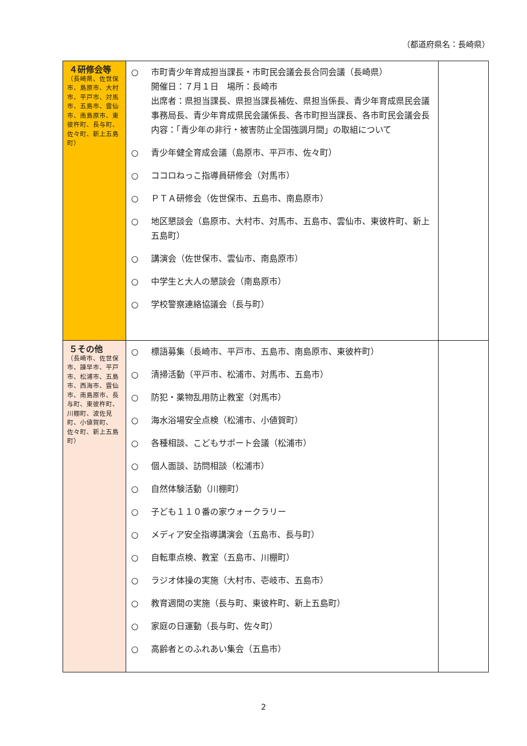（都道府県名：長崎県）
| ４研修会等 （長崎県、佐世保市、島原市、大村市、平戸市、対馬市、五島市、雲仙市、南島原市、東彼杵町、長与町、佐々町、新上五島町） | ○ 市町青少年育成担当課長・市町民会議会長合同会議（長崎県） 開催日：７月１日 場所：長崎市 出席者：県担当課長、県担当課長補佐、県担当係長、青少年育成県民会議事務局長、青少年育成県民会議係長、各市町担当課長、各市町民会議会長 内容：「青少年の非行・被害防止全国強調月間」の取組について ○ 青少年健全育成会議（島原市、平戸市、佐々町） ○ ココロねっこ指導員研修会（対馬市） ○ ＰＴＡ研修会（佐世保市、五島市、南島原市） ○ 地区懇談会（島原市、大村市、対馬市、五島市、雲仙市、東彼杵町、新上五島町） ○ 講演会（佐世保市、雲仙市、南島原市） ○ 中学生と大人の懇談会（南島原市） ○ 学校警察連絡協議会（長与町） | |
| ５その他 （長崎市、佐世保市、諫早市、平戸市、松浦市、五島市、西海市、雲仙市、南島原市、長与町、東彼杵町、川棚町、波佐見町、小値賀町、佐々町、新上五島町） | ○ 標語募集（長崎市、平戸市、五島市、南島原市、東彼杵町） ○ 清掃活動（平戸市、松浦市、対馬市、五島市） ○ 防犯・薬物乱用防止教室（対馬市） ○ 海水浴場安全点検（松浦市、小値賀町） ○ 各種相談、こどもサポート会議（松浦市） ○ 個人面談、訪問相談（松浦市） ○ 自然体験活動（川棚町） ○ 子ども１１０番の家ウォークラリー ○ メディア安全指導講演会（五島市、長与町） ○ 自転車点検、教室（五島市、川棚町） ○ ラジオ体操の実施（大村市、壱岐市、五島市） ○ 教育週間の実施（長与町、東彼杵町、新上五島町） ○ 家庭の日運動（長与町、佐々町） ○ 高齢者とのふれあい集会（五島市） | |
2